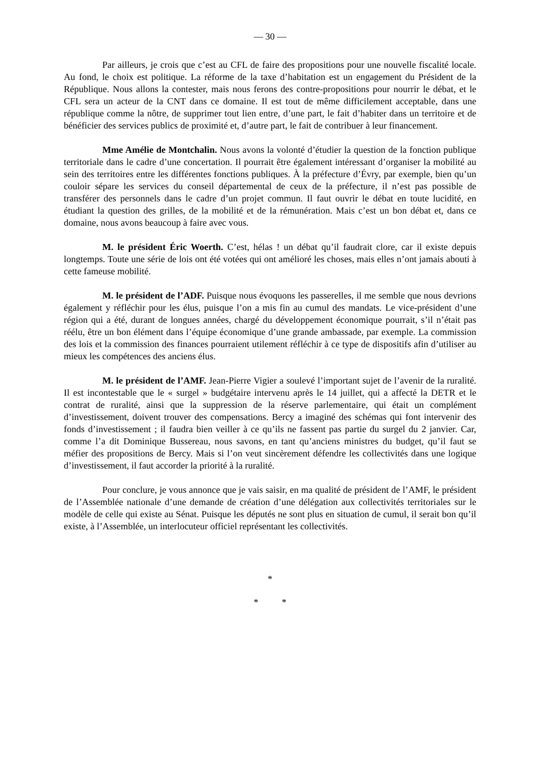— 30 —
Par ailleurs, je crois que c’est au CFL de faire des propositions pour une nouvelle fiscalité locale. Au fond, le choix est politique. La réforme de la taxe d’habitation est un engagement du Président de la République. Nous allons la contester, mais nous ferons des contre-propositions pour nourrir le débat, et le CFL sera un acteur de la CNT dans ce domaine. Il est tout de même difficilement acceptable, dans une république comme la nôtre, de supprimer tout lien entre, d’une part, le fait d’habiter dans un territoire et de bénéficier des services publics de proximité et, d’autre part, le fait de contribuer à leur financement.
Mme Amélie de Montchalin. Nous avons la volonté d’étudier la question de la fonction publique territoriale dans le cadre d’une concertation. Il pourrait être également intéressant d’organiser la mobilité au sein des territoires entre les différentes fonctions publiques. À la préfecture d’Évry, par exemple, bien qu’un couloir sépare les services du conseil départemental de ceux de la préfecture, il n’est pas possible de transférer des personnels dans le cadre d’un projet commun. Il faut ouvrir le débat en toute lucidité, en étudiant la question des grilles, de la mobilité et de la rémunération. Mais c’est un bon débat et, dans ce domaine, nous avons beaucoup à faire avec vous.
M. le président Éric Woerth. C’est, hélas ! un débat qu’il faudrait clore, car il existe depuis longtemps. Toute une série de lois ont été votées qui ont amélioré les choses, mais elles n’ont jamais abouti à cette fameuse mobilité.
M. le président de l’ADF. Puisque nous évoquons les passerelles, il me semble que nous devrions également y réfléchir pour les élus, puisque l’on a mis fin au cumul des mandats. Le vice-président d’une région qui a été, durant de longues années, chargé du développement économique pourrait, s’il n’était pas réélu, être un bon élément dans l’équipe économique d’une grande ambassade, par exemple. La commission des lois et la commission des finances pourraient utilement réfléchir à ce type de dispositifs afin d’utiliser au mieux les compétences des anciens élus.
M. le président de l’AMF. Jean-Pierre Vigier a soulevé l’important sujet de l’avenir de la ruralité. Il est incontestable que le « surgel » budgétaire intervenu après le 14 juillet, qui a affecté la DETR et le contrat de ruralité, ainsi que la suppression de la réserve parlementaire, qui était un complément d’investissement, doivent trouver des compensations. Bercy a imaginé des schémas qui font intervenir des fonds d’investissement ; il faudra bien veiller à ce qu’ils ne fassent pas partie du surgel du 2 janvier. Car, comme l’a dit Dominique Bussereau, nous savons, en tant qu’anciens ministres du budget, qu’il faut se méfier des propositions de Bercy. Mais si l’on veut sincèrement défendre les collectivités dans une logique d’investissement, il faut accorder la priorité à la ruralité.
Pour conclure, je vous annonce que je vais saisir, en ma qualité de président de l’AMF, le président de l’Assemblée nationale d’une demande de création d’une délégation aux collectivités territoriales sur le modèle de celle qui existe au Sénat. Puisque les députés ne sont plus en situation de cumul, il serait bon qu’il existe, à l’Assemblée, un interlocuteur officiel représentant les collectivités.
*
* *